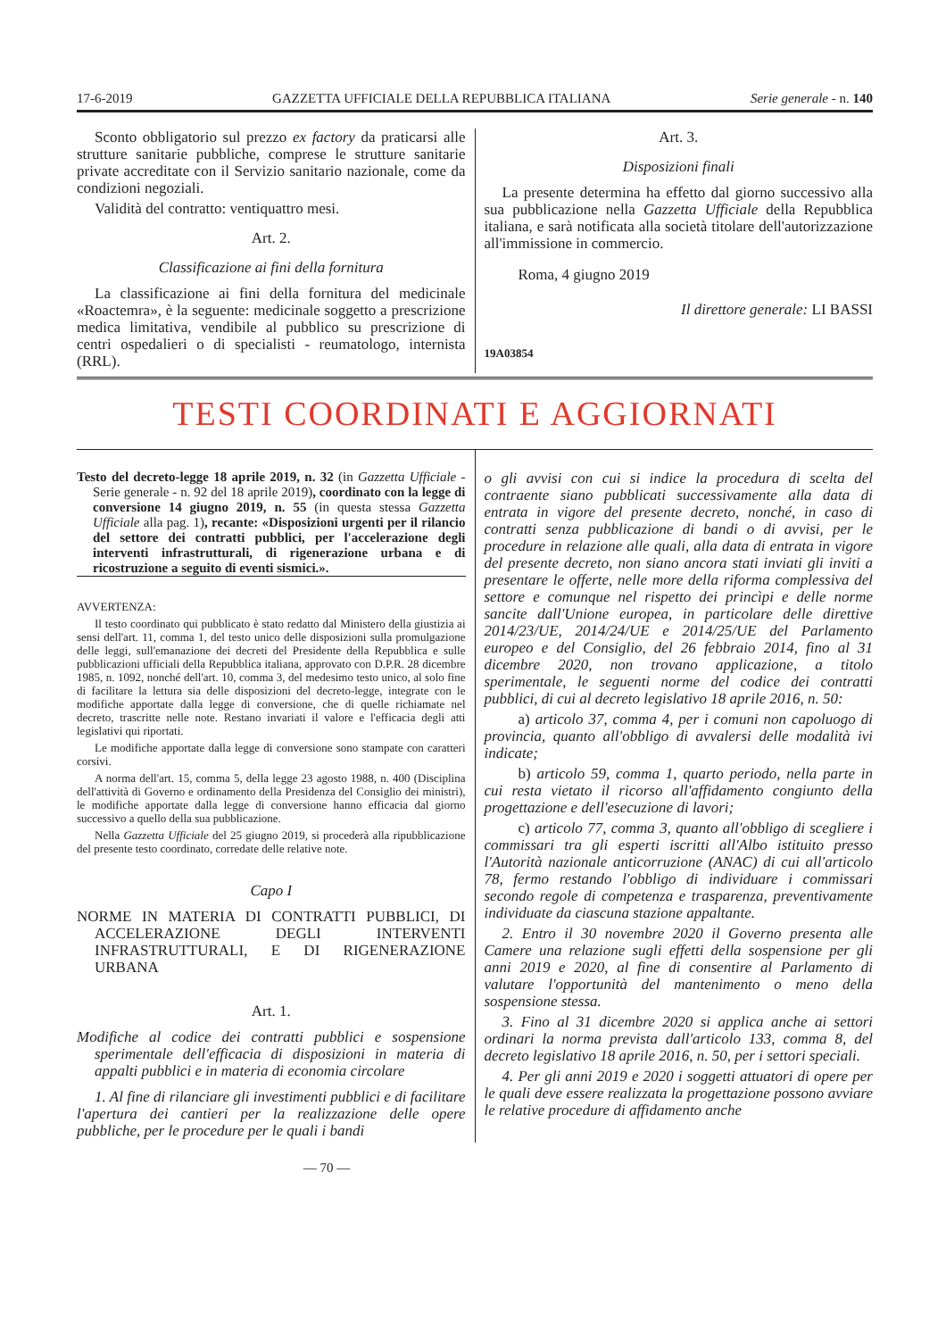17-6-2019 GAZZETTA UFFICIALE DELLA REPUBBLICA ITALIANA Serie generale - n. 140
Sconto obbligatorio sul prezzo ex factory da praticarsi alle strutture sanitarie pubbliche, comprese le strutture sanitarie private accreditate con il Servizio sanitario nazionale, come da condizioni negoziali.
Validità del contratto: ventiquattro mesi.
Art. 2.
Classificazione ai fini della fornitura
La classificazione ai fini della fornitura del medicinale «Roactemra», è la seguente: medicinale soggetto a prescrizione medica limitativa, vendibile al pubblico su prescrizione di centri ospedalieri o di specialisti - reumatologo, internista (RRL).
Art. 3.
Disposizioni finali
La presente determina ha effetto dal giorno successivo alla sua pubblicazione nella Gazzetta Ufficiale della Repubblica italiana, e sarà notificata alla società titolare dell'autorizzazione all'immissione in commercio.
Roma, 4 giugno 2019
Il direttore generale: LI BASSI
19A03854
TESTI COORDINATI E AGGIORNATI
Testo del decreto-legge 18 aprile 2019, n. 32 (in Gazzetta Ufficiale - Serie generale - n. 92 del 18 aprile 2019), coordinato con la legge di conversione 14 giugno 2019, n. 55 (in questa stessa Gazzetta Ufficiale alla pag. 1), recante: «Disposizioni urgenti per il rilancio del settore dei contratti pubblici, per l'accelerazione degli interventi infrastrutturali, di rigenerazione urbana e di ricostruzione a seguito di eventi sismici.».
AVVERTENZA:
Il testo coordinato qui pubblicato è stato redatto dal Ministero della giustizia ai sensi dell'art. 11, comma 1, del testo unico delle disposizioni sulla promulgazione delle leggi, sull'emanazione dei decreti del Presidente della Repubblica e sulle pubblicazioni ufficiali della Repubblica italiana, approvato con D.P.R. 28 dicembre 1985, n. 1092, nonché dell'art. 10, comma 3, del medesimo testo unico, al solo fine di facilitare la lettura sia delle disposizioni del decreto-legge, integrate con le modifiche apportate dalla legge di conversione, che di quelle richiamate nel decreto, trascritte nelle note. Restano invariati il valore e l'efficacia degli atti legislativi qui riportati.
Le modifiche apportate dalla legge di conversione sono stampate con caratteri corsivi.
A norma dell'art. 15, comma 5, della legge 23 agosto 1988, n. 400 (Disciplina dell'attività di Governo e ordinamento della Presidenza del Consiglio dei ministri), le modifiche apportate dalla legge di conversione hanno efficacia dal giorno successivo a quello della sua pubblicazione.
Nella Gazzetta Ufficiale del 25 giugno 2019, si procederà alla ripubblicazione del presente testo coordinato, corredate delle relative note.
Capo I
NORME IN MATERIA DI CONTRATTI PUBBLICI, DI ACCELERAZIONE DEGLI INTERVENTI INFRASTRUTTURALI, E DI RIGENERAZIONE URBANA
Art. 1.
Modifiche al codice dei contratti pubblici e sospensione sperimentale dell'efficacia di disposizioni in materia di appalti pubblici e in materia di economia circolare
1. Al fine di rilanciare gli investimenti pubblici e di facilitare l'apertura dei cantieri per la realizzazione delle opere pubbliche, per le procedure per le quali i bandi
o gli avvisi con cui si indice la procedura di scelta del contraente siano pubblicati successivamente alla data di entrata in vigore del presente decreto, nonché, in caso di contratti senza pubblicazione di bandi o di avvisi, per le procedure in relazione alle quali, alla data di entrata in vigore del presente decreto, non siano ancora stati inviati gli inviti a presentare le offerte, nelle more della riforma complessiva del settore e comunque nel rispetto dei princìpi e delle norme sancite dall'Unione europea, in particolare delle direttive 2014/23/UE, 2014/24/UE e 2014/25/UE del Parlamento europeo e del Consiglio, del 26 febbraio 2014, fino al 31 dicembre 2020, non trovano applicazione, a titolo sperimentale, le seguenti norme del codice dei contratti pubblici, di cui al decreto legislativo 18 aprile 2016, n. 50:
a) articolo 37, comma 4, per i comuni non capoluogo di provincia, quanto all'obbligo di avvalersi delle modalità ivi indicate;
b) articolo 59, comma 1, quarto periodo, nella parte in cui resta vietato il ricorso all'affidamento congiunto della progettazione e dell'esecuzione di lavori;
c) articolo 77, comma 3, quanto all'obbligo di scegliere i commissari tra gli esperti iscritti all'Albo istituito presso l'Autorità nazionale anticorruzione (ANAC) di cui all'articolo 78, fermo restando l'obbligo di individuare i commissari secondo regole di competenza e trasparenza, preventivamente individuate da ciascuna stazione appaltante.
2. Entro il 30 novembre 2020 il Governo presenta alle Camere una relazione sugli effetti della sospensione per gli anni 2019 e 2020, al fine di consentire al Parlamento di valutare l'opportunità del mantenimento o meno della sospensione stessa.
3. Fino al 31 dicembre 2020 si applica anche ai settori ordinari la norma prevista dall'articolo 133, comma 8, del decreto legislativo 18 aprile 2016, n. 50, per i settori speciali.
4. Per gli anni 2019 e 2020 i soggetti attuatori di opere per le quali deve essere realizzata la progettazione possono avviare le relative procedure di affidamento anche
— 70 —